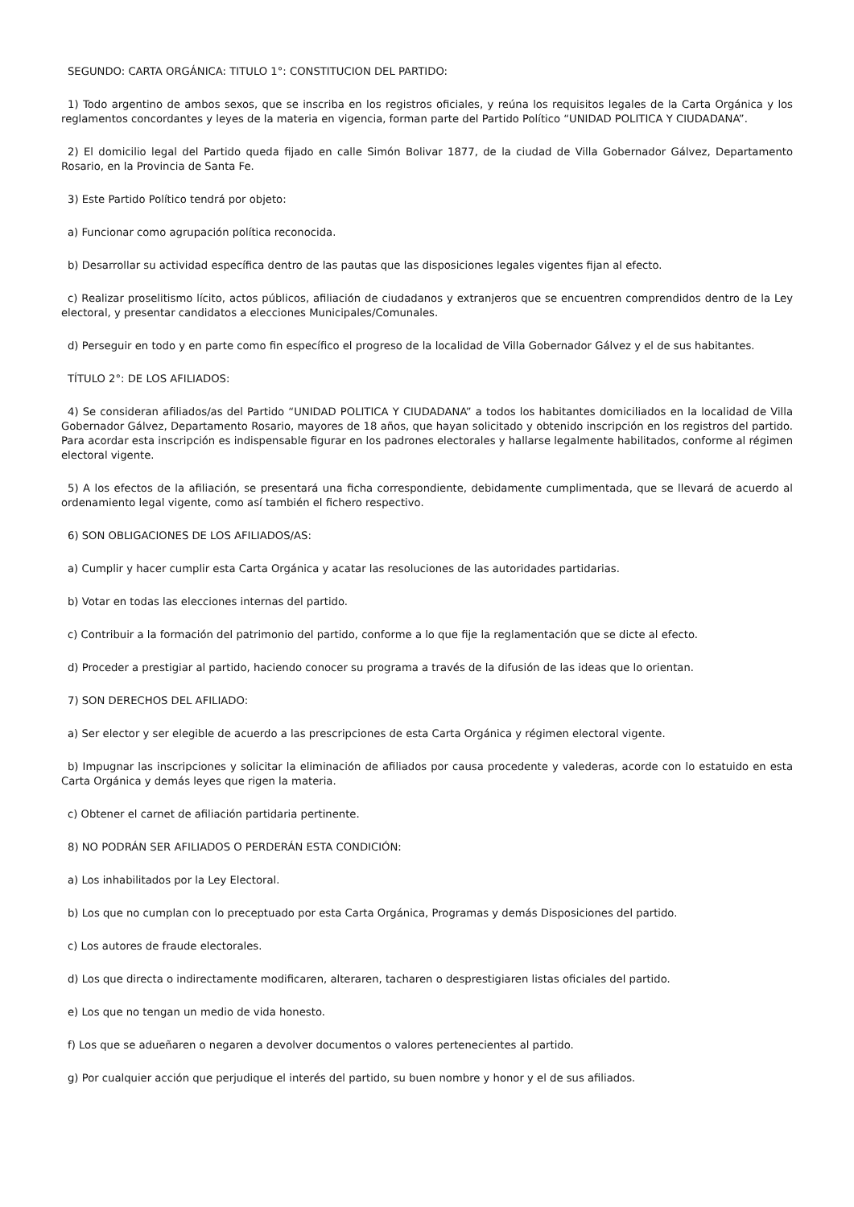SEGUNDO: CARTA ORGÁNICA: TITULO 1°: CONSTITUCION DEL PARTIDO:
1) Todo argentino de ambos sexos, que se inscriba en los registros oficiales, y reúna los requisitos legales de la Carta Orgánica y los reglamentos concordantes y leyes de la materia en vigencia, forman parte del Partido Político “UNIDAD POLITICA Y CIUDADANA”.
2) El domicilio legal del Partido queda fijado en calle Simón Bolivar 1877, de la ciudad de Villa Gobernador Gálvez, Departamento Rosario, en la Provincia de Santa Fe.
3) Este Partido Político tendrá por objeto:
a) Funcionar como agrupación política reconocida.
b) Desarrollar su actividad específica dentro de las pautas que las disposiciones legales vigentes fijan al efecto.
c) Realizar proselitismo lícito, actos públicos, afiliación de ciudadanos y extranjeros que se encuentren comprendidos dentro de la Ley electoral, y presentar candidatos a elecciones Municipales/Comunales.
d) Perseguir en todo y en parte como fin específico el progreso de la localidad de Villa Gobernador Gálvez y el de sus habitantes.
TÍTULO 2°: DE LOS AFILIADOS:
4) Se consideran afiliados/as del Partido “UNIDAD POLITICA Y CIUDADANA” a todos los habitantes domiciliados en la localidad de Villa Gobernador Gálvez, Departamento Rosario, mayores de 18 años, que hayan solicitado y obtenido inscripción en los registros del partido. Para acordar esta inscripción es indispensable figurar en los padrones electorales y hallarse legalmente habilitados, conforme al régimen electoral vigente.
5) A los efectos de la afiliación, se presentará una ficha correspondiente, debidamente cumplimentada, que se llevará de acuerdo al ordenamiento legal vigente, como así también el fichero respectivo.
6) SON OBLIGACIONES DE LOS AFILIADOS/AS:
a) Cumplir y hacer cumplir esta Carta Orgánica y acatar las resoluciones de las autoridades partidarias.
b) Votar en todas las elecciones internas del partido.
c) Contribuir a la formación del patrimonio del partido, conforme a lo que fije la reglamentación que se dicte al efecto.
d) Proceder a prestigiar al partido, haciendo conocer su programa a través de la difusión de las ideas que lo orientan.
7) SON DERECHOS DEL AFILIADO:
a) Ser elector y ser elegible de acuerdo a las prescripciones de esta Carta Orgánica y régimen electoral vigente.
b) Impugnar las inscripciones y solicitar la eliminación de afiliados por causa procedente y valederas, acorde con lo estatuido en esta Carta Orgánica y demás leyes que rigen la materia.
c) Obtener el carnet de afiliación partidaria pertinente.
8) NO PODRÁN SER AFILIADOS O PERDERÁN ESTA CONDICIÓN:
a) Los inhabilitados por la Ley Electoral.
b) Los que no cumplan con lo preceptuado por esta Carta Orgánica, Programas y demás Disposiciones del partido.
c) Los autores de fraude electorales.
d) Los que directa o indirectamente modificaren, alteraren, tacharen o desprestigiaren listas oficiales del partido.
e) Los que no tengan un medio de vida honesto.
f) Los que se adueñaren o negaren a devolver documentos o valores pertenecientes al partido.
g) Por cualquier acción que perjudique el interés del partido, su buen nombre y honor y el de sus afiliados.